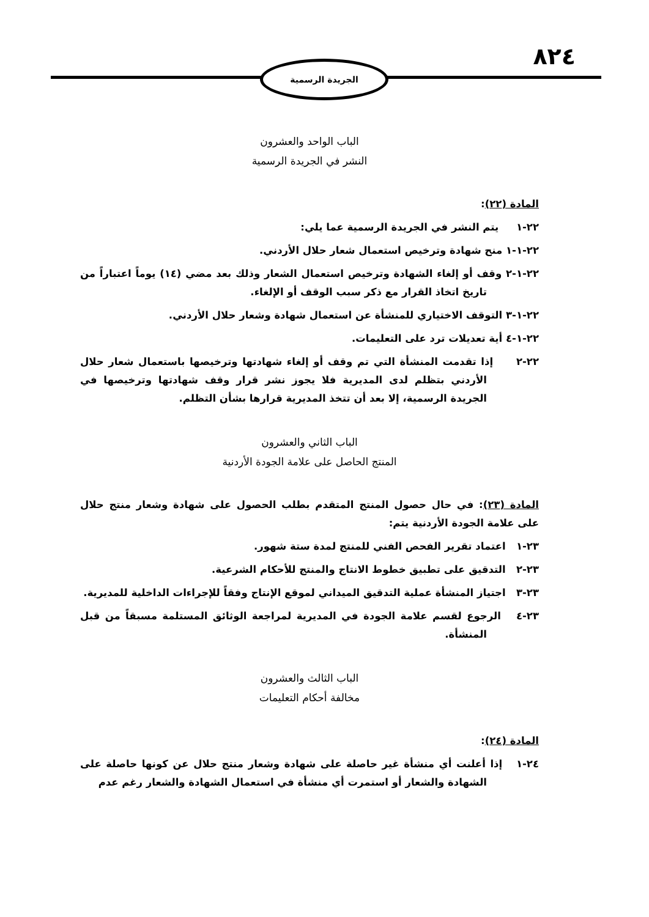٨٢٤ الجريدة الرسمية
الباب الواحد والعشرون
النشر في الجريدة الرسمية
المادة (٢٢):
٢٢-١ يتم النشر في الجريدة الرسمية عما يلي:
٢٢-١-١ منح شهادة وترخيص استعمال شعار حلال الأردني.
٢٢-١-٢ وقف أو إلغاء الشهادة وترخيص استعمال الشعار وذلك بعد مضي (١٤) يوماً اعتباراً من تاريخ اتخاذ القرار مع ذكر سبب الوقف أو الإلغاء.
٢٢-١-٣ التوقف الاختياري للمنشأة عن استعمال شهادة وشعار حلال الأردني.
٢٢-١-٤ أية تعديلات ترد على التعليمات.
٢٢-٢ إذا تقدمت المنشأة التي تم وقف أو إلغاء شهادتها وترخيصها باستعمال شعار حلال الأردني بتظلم لدى المديرية فلا يجوز نشر قرار وقف شهادتها وترخيصها في الجريدة الرسمية، إلا بعد أن تتخذ المديرية قرارها بشأن التظلم.
الباب الثاني والعشرون
المنتج الحاصل على علامة الجودة الأردنية
المادة (٢٣): في حال حصول المنتج المتقدم بطلب الحصول على شهادة وشعار منتج حلال على علامة الجودة الأردنية يتم:
٢٣-١ اعتماد تقرير الفحص الفني للمنتج لمدة ستة شهور.
٢٣-٢ التدقيق على تطبيق خطوط الانتاج والمنتج للأحكام الشرعية.
٢٣-٣ اجتياز المنشأة عملية التدقيق الميداني لموقع الإنتاج وفقاً للإجراءات الداخلية للمديرية.
٢٣-٤ الرجوع لقسم علامة الجودة في المديرية لمراجعة الوثائق المستلمة مسبقاً من قبل المنشأة.
الباب الثالث والعشرون
مخالفة أحكام التعليمات
المادة (٢٤):
٢٤-١ إذا أعلنت أي منشأة غير حاصلة على شهادة وشعار منتج حلال عن كونها حاصلة على الشهادة والشعار أو استمرت أي منشأة في استعمال الشهادة والشعار رغم عدم